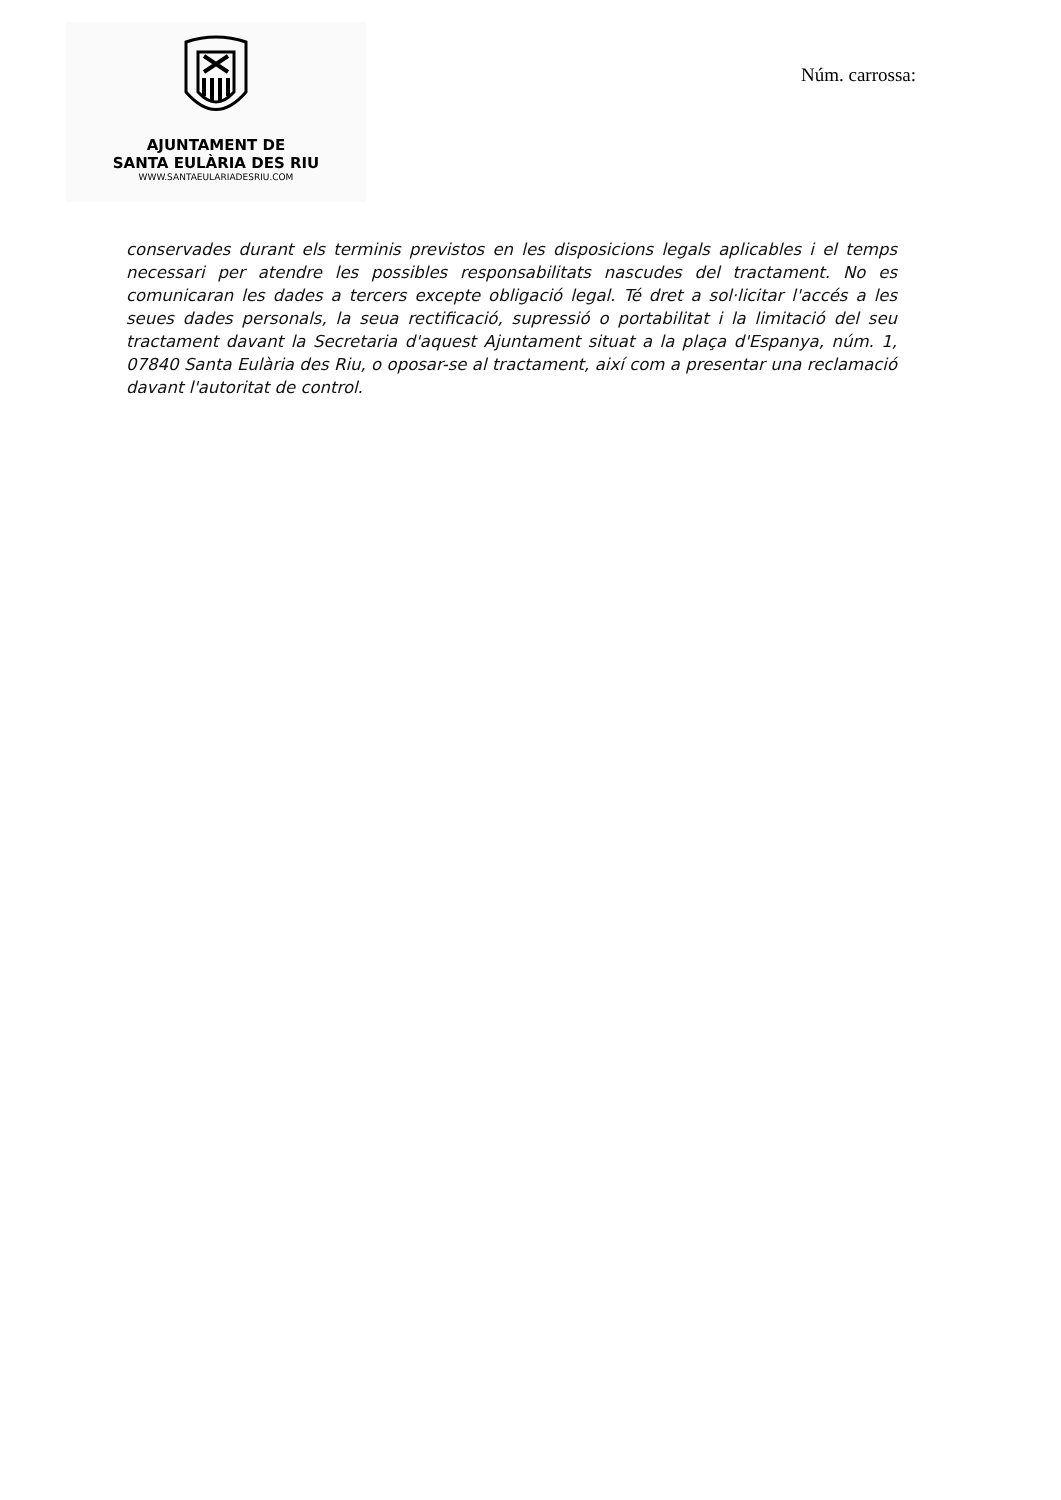AJUNTAMENT DE
SANTA EULÀRIA DES RIU
WWW.SANTAEULARIADESRIU.COM
Núm. carrossa:
conservades durant els terminis previstos en les disposicions legals aplicables i el temps necessari per atendre les possibles responsabilitats nascudes del tractament. No es comunicaran les dades a tercers excepte obligació legal. Té dret a sol·licitar l'accés a les seues dades personals, la seua rectificació, supressió o portabilitat i la limitació del seu tractament davant la Secretaria d'aquest Ajuntament situat a la plaça d'Espanya, núm. 1, 07840 Santa Eulària des Riu, o oposar-se al tractament, així com a presentar una reclamació davant l'autoritat de control.